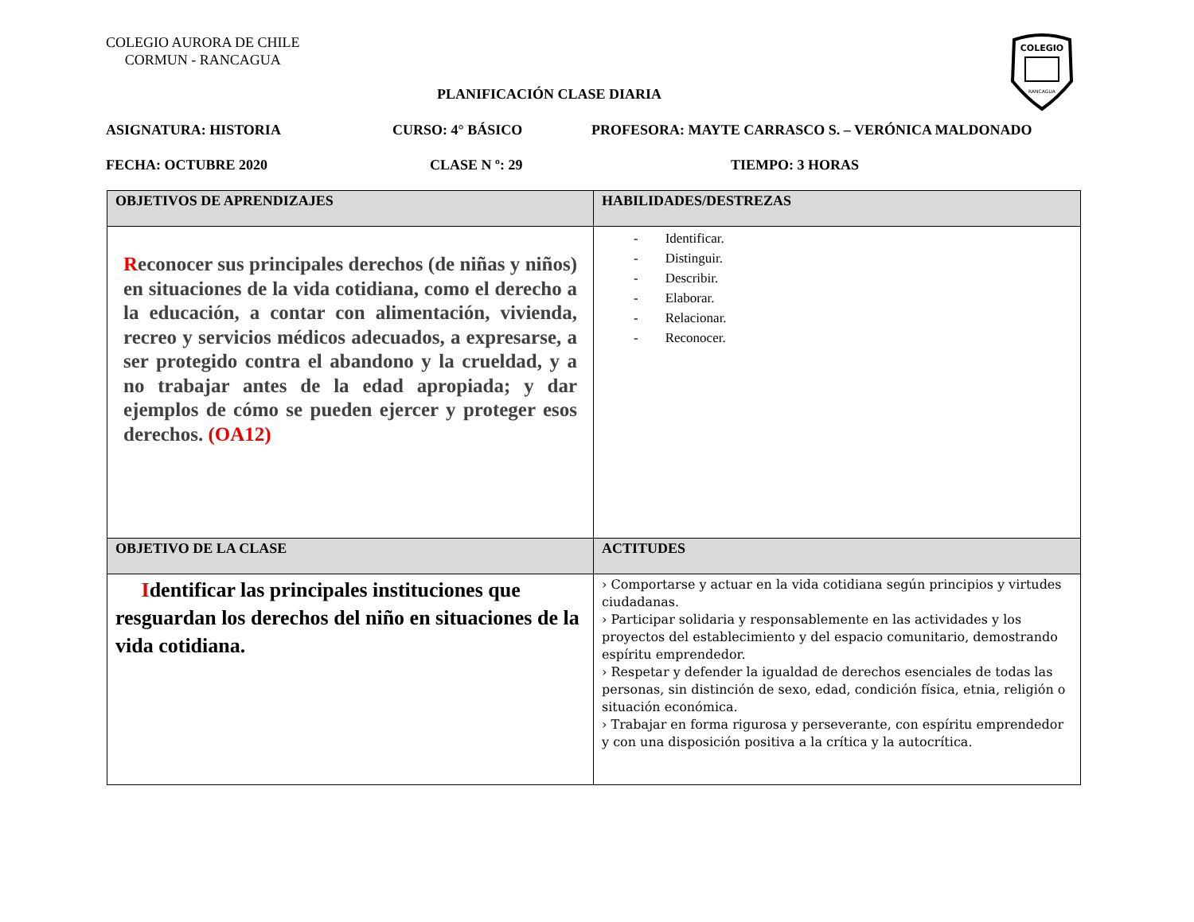COLEGIO AURORA DE CHILE
CORMUN - RANCAGUA
COLEGIO
RANCAGUA
PLANIFICACIÓN CLASE DIARIA
ASIGNATURA: HISTORIA CURSO: 4° BÁSICO PROFESORA: MAYTE CARRASCO S. – VERÓNICA MALDONADO
FECHA: OCTUBRE 2020 CLASE N º: 29 TIEMPO: 3 HORAS
| OBJETIVOS DE APRENDIZAJES | HABILIDADES/DESTREZAS |
| --- | --- |
| R econocer sus principales derechos (de niñas y niños) en situaciones de la vida cotidiana, como el derecho a la educación, a contar con alimentación, vivienda, recreo y servicios médicos adecuados, a expresarse, a ser protegido contra el abandono y la crueldad, y a no trabajar antes de la edad apropiada; y dar ejemplos de cómo se pueden ejercer y proteger esos derechos. (OA12) | - Identificar. - Distinguir. - Describir. - Elaborar. - Relacionar. - Reconocer. |
| OBJETIVO DE LA CLASE | ACTITUDES |
| I dentificar las principales instituciones que resguardan los derechos del niño en situaciones de la vida cotidiana. | › Comportarse y actuar en la vida cotidiana según principios y virtudes ciudadanas. › Participar solidaria y responsablemente en las actividades y los proyectos del establecimiento y del espacio comunitario, demostrando espíritu emprendedor. › Respetar y defender la igualdad de derechos esenciales de todas las personas, sin distinción de sexo, edad, condición física, etnia, religión o situación económica. › Trabajar en forma rigurosa y perseverante, con espíritu emprendedor y con una disposición positiva a la crítica y la autocrítica. |